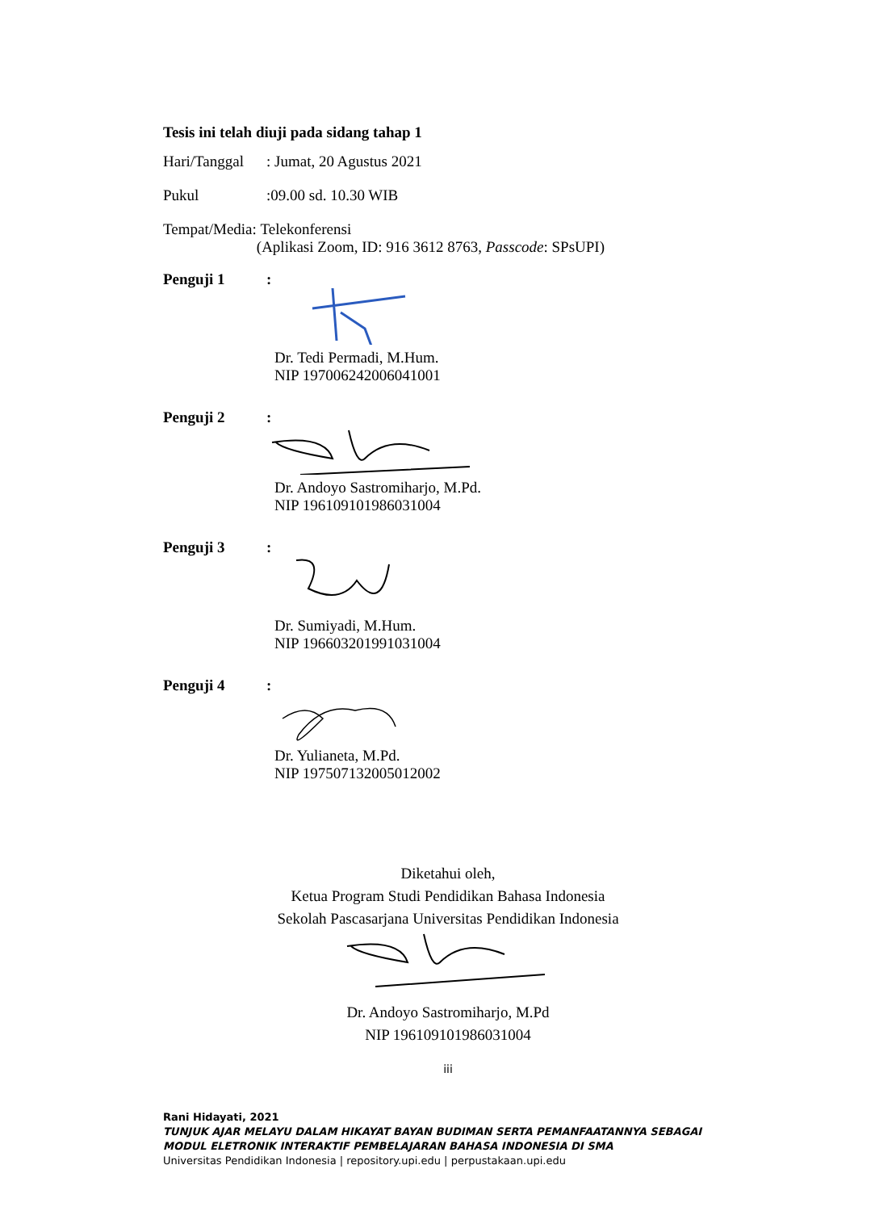Tesis ini telah diuji pada sidang tahap 1
Hari/Tanggal: Jumat, 20 Agustus 2021
Pukul:09.00 sd. 10.30 WIB
Tempat/Media: Telekonferensi
(Aplikasi Zoom, ID: 916 3612 8763, Passcode: SPsUPI)
Penguji 1:
Dr. Tedi Permadi, M.Hum.
NIP 197006242006041001
Penguji 2:
Dr. Andoyo Sastromiharjo, M.Pd.
NIP 196109101986031004
Penguji 3:
Dr. Sumiyadi, M.Hum.
NIP 196603201991031004
Penguji 4:
Dr. Yulianeta, M.Pd.
NIP 197507132005012002
Diketahui oleh,
Ketua Program Studi Pendidikan Bahasa Indonesia
Sekolah Pascasarjana Universitas Pendidikan Indonesia
Dr. Andoyo Sastromiharjo, M.Pd
NIP 196109101986031004
iii
Rani Hidayati, 2021
TUNJUK AJAR MELAYU DALAM HIKAYAT BAYAN BUDIMAN SERTA PEMANFAATANNYA SEBAGAI MODUL ELETRONIK INTERAKTIF PEMBELAJARAN BAHASA INDONESIA DI SMA
Universitas Pendidikan Indonesia | repository.upi.edu | perpustakaan.upi.edu